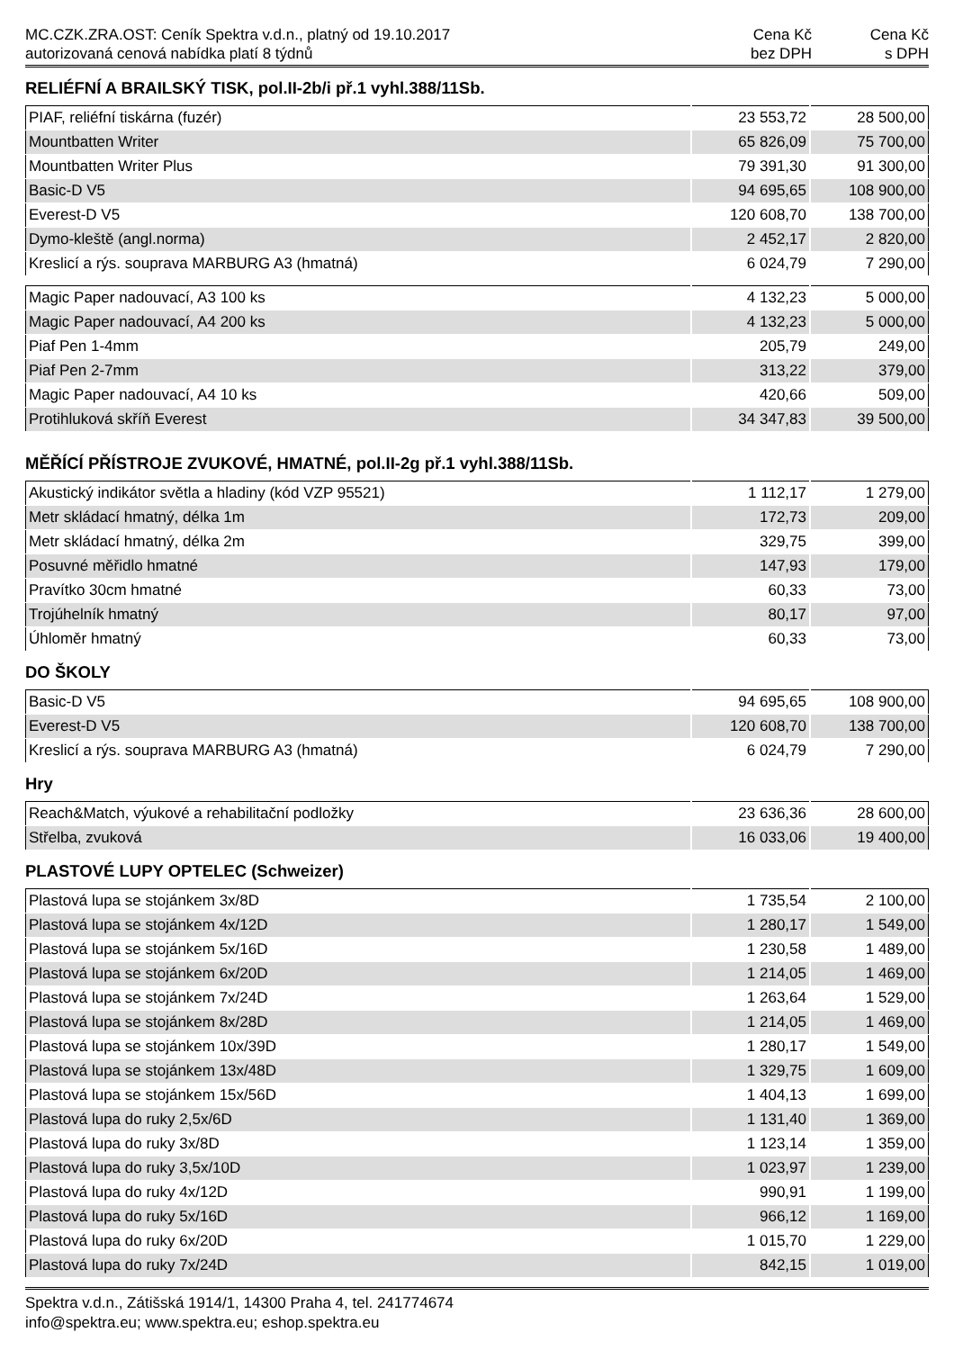MC.CZK.ZRA.OST: Ceník Spektra v.d.n., platný od 19.10.2017
autorizovaná cenová nabídka platí 8 týdnů
Cena Kč
bez DPH
Cena Kč
s DPH
RELIÉFNÍ A BRAILSKÝ TISK, pol.II-2b/i př.1 vyhl.388/11Sb.
| PIAF, reliéfní tiskárna (fuzér) | 23 553,72 | 28 500,00 |
| Mountbatten Writer | 65 826,09 | 75 700,00 |
| Mountbatten Writer Plus | 79 391,30 | 91 300,00 |
| Basic-D V5 | 94 695,65 | 108 900,00 |
| Everest-D V5 | 120 608,70 | 138 700,00 |
| Dymo-kleště (angl.norma) | 2 452,17 | 2 820,00 |
| Kreslicí a rýs. souprava MARBURG A3 (hmatná) | 6 024,79 | 7 290,00 |
| Magic Paper nadouvací, A3 100 ks | 4 132,23 | 5 000,00 |
| Magic Paper nadouvací, A4 200 ks | 4 132,23 | 5 000,00 |
| Piaf Pen 1-4mm | 205,79 | 249,00 |
| Piaf Pen 2-7mm | 313,22 | 379,00 |
| Magic Paper nadouvací, A4 10 ks | 420,66 | 509,00 |
| Protihluková skříň Everest | 34 347,83 | 39 500,00 |
MĚŘÍCÍ PŘÍSTROJE ZVUKOVÉ, HMATNÉ, pol.II-2g př.1 vyhl.388/11Sb.
| Akustický indikátor světla a hladiny (kód VZP 95521) | 1 112,17 | 1 279,00 |
| Metr skládací hmatný, délka 1m | 172,73 | 209,00 |
| Metr skládací hmatný, délka 2m | 329,75 | 399,00 |
| Posuvné měřidlo hmatné | 147,93 | 179,00 |
| Pravítko 30cm hmatné | 60,33 | 73,00 |
| Trojúhelník hmatný | 80,17 | 97,00 |
| Úhloměr hmatný | 60,33 | 73,00 |
DO ŠKOLY
| Basic-D V5 | 94 695,65 | 108 900,00 |
| Everest-D V5 | 120 608,70 | 138 700,00 |
| Kreslicí a rýs. souprava MARBURG A3 (hmatná) | 6 024,79 | 7 290,00 |
Hry
| Reach&Match, výukové a rehabilitační podložky | 23 636,36 | 28 600,00 |
| Střelba, zvuková | 16 033,06 | 19 400,00 |
PLASTOVÉ LUPY OPTELEC (Schweizer)
| Plastová lupa se stojánkem 3x/8D | 1 735,54 | 2 100,00 |
| Plastová lupa se stojánkem 4x/12D | 1 280,17 | 1 549,00 |
| Plastová lupa se stojánkem 5x/16D | 1 230,58 | 1 489,00 |
| Plastová lupa se stojánkem 6x/20D | 1 214,05 | 1 469,00 |
| Plastová lupa se stojánkem 7x/24D | 1 263,64 | 1 529,00 |
| Plastová lupa se stojánkem 8x/28D | 1 214,05 | 1 469,00 |
| Plastová lupa se stojánkem 10x/39D | 1 280,17 | 1 549,00 |
| Plastová lupa se stojánkem 13x/48D | 1 329,75 | 1 609,00 |
| Plastová lupa se stojánkem 15x/56D | 1 404,13 | 1 699,00 |
| Plastová lupa do ruky 2,5x/6D | 1 131,40 | 1 369,00 |
| Plastová lupa do ruky 3x/8D | 1 123,14 | 1 359,00 |
| Plastová lupa do ruky 3,5x/10D | 1 023,97 | 1 239,00 |
| Plastová lupa do ruky 4x/12D | 990,91 | 1 199,00 |
| Plastová lupa do ruky 5x/16D | 966,12 | 1 169,00 |
| Plastová lupa do ruky 6x/20D | 1 015,70 | 1 229,00 |
| Plastová lupa do ruky 7x/24D | 842,15 | 1 019,00 |
Spektra v.d.n., Zátišská 1914/1, 14300 Praha 4, tel. 241774674
info@spektra.eu; www.spektra.eu; eshop.spektra.eu